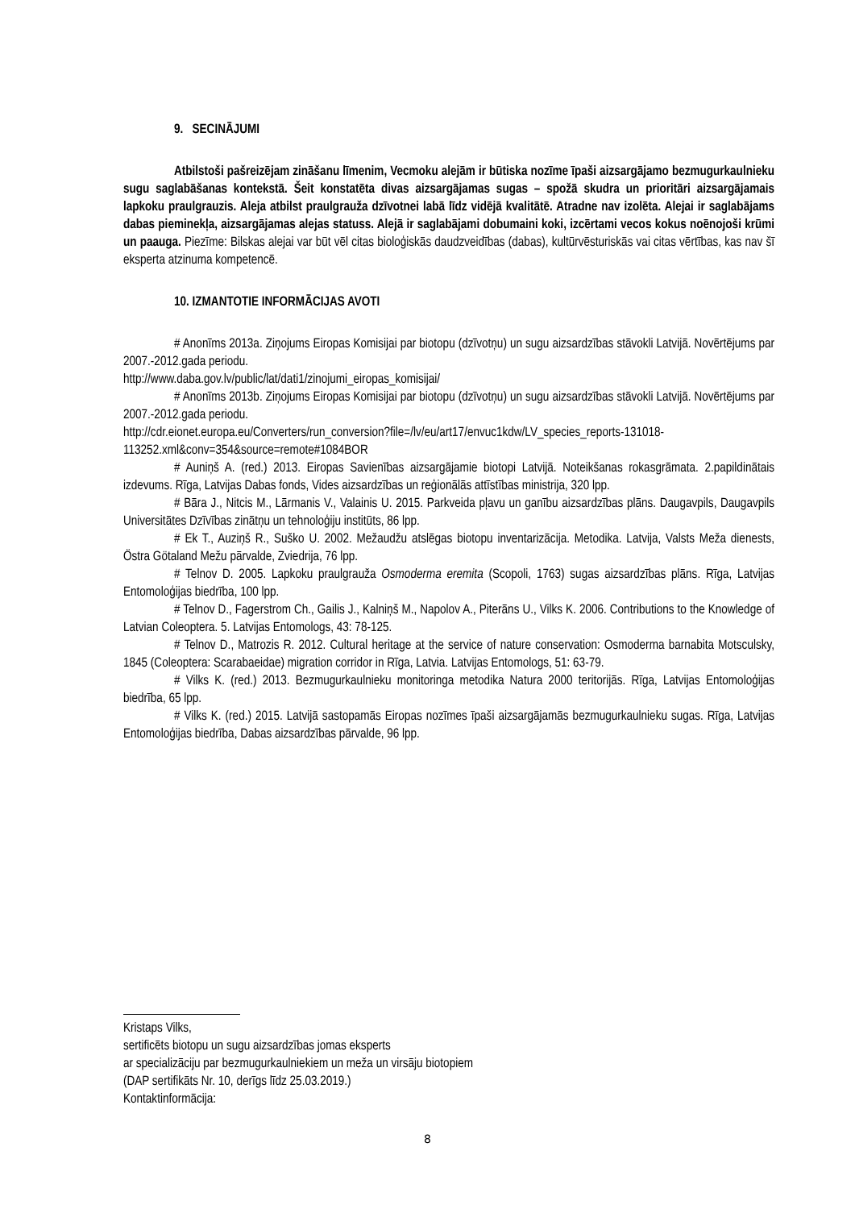9. SECINĀJUMI
Atbilstoši pašreizējam zināšanu līmenim, Vecmoku alejām ir būtiska nozīme īpaši aizsargājamo bezmugurkaulnieku sugu saglabāšanas kontekstā. Šeit konstatēta divas aizsargājamas sugas – spožā skudra un prioritāri aizsargājamais lapkoku praulgrauzis. Aleja atbilst praulgrauža dzīvotnei labā līdz vidējā kvalitātē. Atradne nav izolēta. Alejai ir saglabājams dabas pieminekļa, aizsargājamas alejas statuss. Alejā ir saglabājami dobumaini koki, izcērtami vecos kokus noēnojoši krūmi un paauga. Piezīme: Bilskas alejai var būt vēl citas bioloģiskās daudzveidības (dabas), kultūrvēsturiskās vai citas vērtības, kas nav šī eksperta atzinuma kompetencē.
10. IZMANTOTIE INFORMĀCIJAS AVOTI
# Anonīms 2013a. Ziņojums Eiropas Komisijai par biotopu (dzīvotņu) un sugu aizsardzības stāvokli Latvijā. Novērtējums par 2007.-2012.gada periodu.
http://www.daba.gov.lv/public/lat/dati1/zinojumi_eiropas_komisijai/
# Anonīms 2013b. Ziņojums Eiropas Komisijai par biotopu (dzīvotņu) un sugu aizsardzības stāvokli Latvijā. Novērtējums par 2007.-2012.gada periodu.
http://cdr.eionet.europa.eu/Converters/run_conversion?file=/lv/eu/art17/envuc1kdw/LV_species_reports-131018-113252.xml&conv=354&source=remote#1084BOR
# Auniņš A. (red.) 2013. Eiropas Savienības aizsargājamie biotopi Latvijā. Noteikšanas rokasgrāmata. 2.papildinātais izdevums. Rīga, Latvijas Dabas fonds, Vides aizsardzības un reģionālās attīstības ministrija, 320 lpp.
# Bāra J., Nitcis M., Lārmanis V., Valainis U. 2015. Parkveida pļavu un ganību aizsardzības plāns. Daugavpils, Daugavpils Universitātes Dzīvības zinātņu un tehnoloģiju institūts, 86 lpp.
# Ek T., Auziņš R., Suško U. 2002. Mežaudžu atslēgas biotopu inventarizācija. Metodika. Latvija, Valsts Meža dienests, Östra Götaland Mežu pārvalde, Zviedrija, 76 lpp.
# Telnov D. 2005. Lapkoku praulgrauža Osmoderma eremita (Scopoli, 1763) sugas aizsardzības plāns. Rīga, Latvijas Entomoloģijas biedrība, 100 lpp.
# Telnov D., Fagerstrom Ch., Gailis J., Kalniņš M., Napolov A., Piterāns U., Vilks K. 2006. Contributions to the Knowledge of Latvian Coleoptera. 5. Latvijas Entomologs, 43: 78-125.
# Telnov D., Matrozis R. 2012. Cultural heritage at the service of nature conservation: Osmoderma barnabita Motsculsky, 1845 (Coleoptera: Scarabaeidae) migration corridor in Rīga, Latvia. Latvijas Entomologs, 51: 63-79.
# Vilks K. (red.) 2013. Bezmugurkaulnieku monitoringa metodika Natura 2000 teritorijās. Rīga, Latvijas Entomoloģijas biedrība, 65 lpp.
# Vilks K. (red.) 2015. Latvijā sastopamās Eiropas nozīmes īpaši aizsargājamās bezmugurkaulnieku sugas. Rīga, Latvijas Entomoloģijas biedrība, Dabas aizsardzības pārvalde, 96 lpp.
Kristaps Vilks,
sertificēts biotopu un sugu aizsardzības jomas eksperts
ar specializāciju par bezmugurkaulniekiem un meža un virsāju biotopiem
(DAP sertifikāts Nr. 10, derīgs līdz 25.03.2019.)
Kontaktinformācija:
8